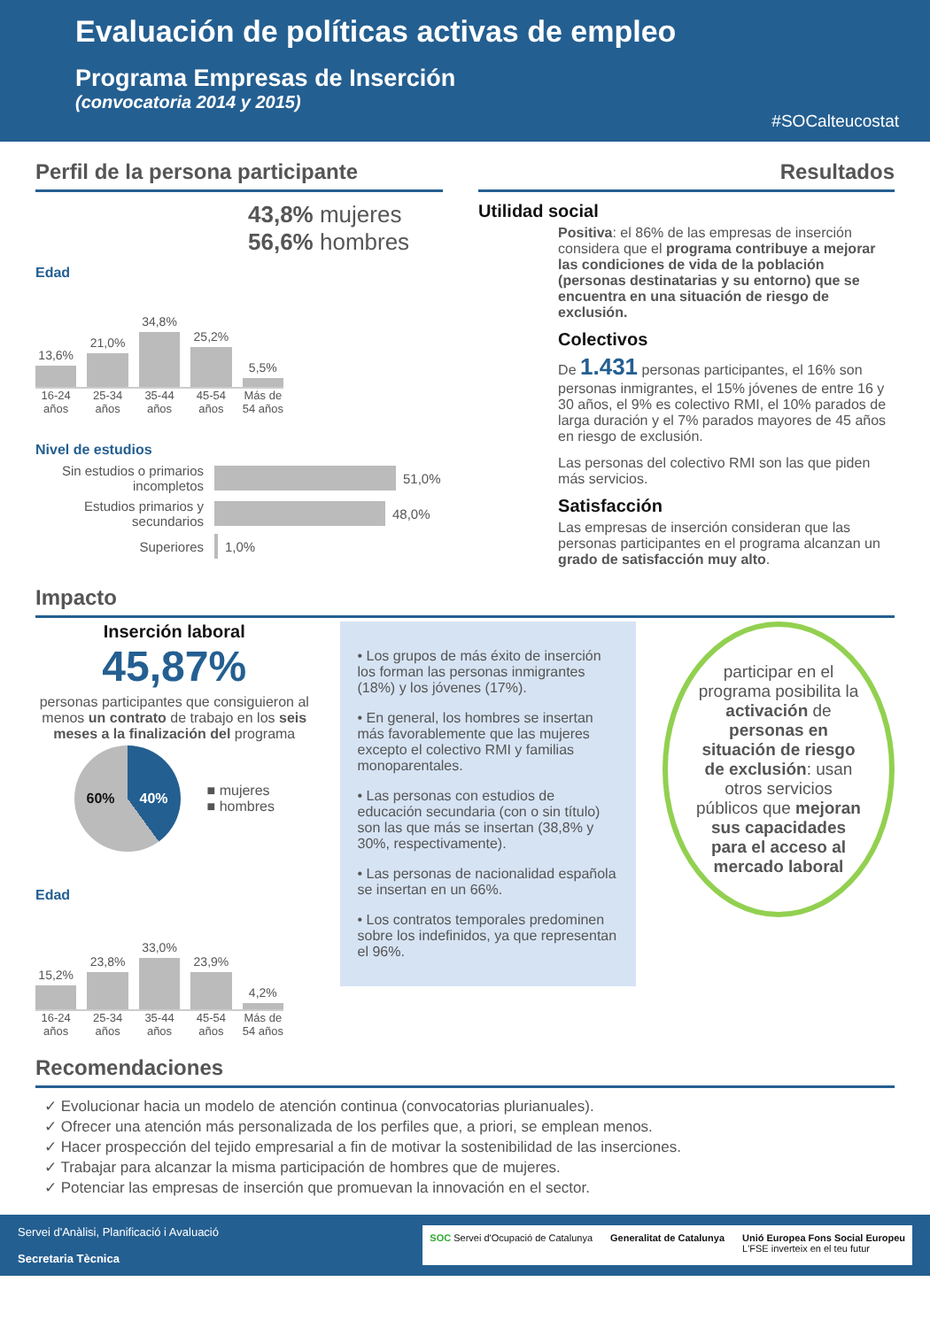Evaluación de políticas activas de empleo
Programa Empresas de Inserción
(convocatoria 2014 y 2015)
#SOCalteucostat
Perfil de la persona participante
43,8% mujeres
56,6% hombres
Edad
13,6%
21,0%
34,8%
25,2%
5,5%
16-24 años
25-34 años
35-44 años
45-54 años
Más de 54 años
Nivel de estudios
Sin estudios o primarios incompletos
51,0%
Estudios primarios y secundarios
48,0%
Superiores
1,0%
Resultados
Utilidad social
Positiva: el 86% de las empresas de inserción considera que el programa contribuye a mejorar las condiciones de vida de la población (personas destinatarias y su entorno) que se encuentra en una situación de riesgo de exclusión.
Colectivos
De 1.431 personas participantes, el 16% son personas inmigrantes, el 15% jóvenes de entre 16 y 30 años, el 9% es colectivo RMI, el 10% parados de larga duración y el 7% parados mayores de 45 años en riesgo de exclusión.
Las personas del colectivo RMI son las que piden más servicios.
Satisfacción
Las empresas de inserción consideran que las personas participantes en el programa alcanzan un grado de satisfacción muy alto.
Impacto
Inserción laboral
45,87%
personas participantes que consiguieron al menos un contrato de trabajo en los seis meses a la finalización del programa
60% 40%
■ mujeres
■ hombres
Edad
15,2%
23,8%
33,0%
23,9%
4,2%
16-24 años
25-34 años
35-44 años
45-54 años
Más de 54 años
• Los grupos de más éxito de inserción los forman las personas inmigrantes (18%) y los jóvenes (17%).
• En general, los hombres se insertan más favorablemente que las mujeres excepto el colectivo RMI y familias monoparentales.
• Las personas con estudios de educación secundaria (con o sin título) son las que más se insertan (38,8% y 30%, respectivamente).
• Las personas de nacionalidad española se insertan en un 66%.
• Los contratos temporales predominen sobre los indefinidos, ya que representan el 96%.
participar en el programa posibilita la activación de personas en situación de riesgo de exclusión: usan otros servicios públicos que mejoran sus capacidades para el acceso al mercado laboral
Recomendaciones
✓ Evolucionar hacia un modelo de atención continua (convocatorias plurianuales).
✓ Ofrecer una atención más personalizada de los perfiles que, a priori, se emplean menos.
✓ Hacer prospección del tejido empresarial a fin de motivar la sostenibilidad de las inserciones.
✓ Trabajar para alcanzar la misma participación de hombres que de mujeres.
✓ Potenciar las empresas de inserción que promuevan la innovación en el sector.
Servei d'Anàlisi, Planificació i Avaluació
Secretaria Tècnica
SOC Servei d'Ocupació de Catalunya Generalitat de Catalunya Unió Europea Fons Social Europeu
L'FSE inverteix en el teu futur